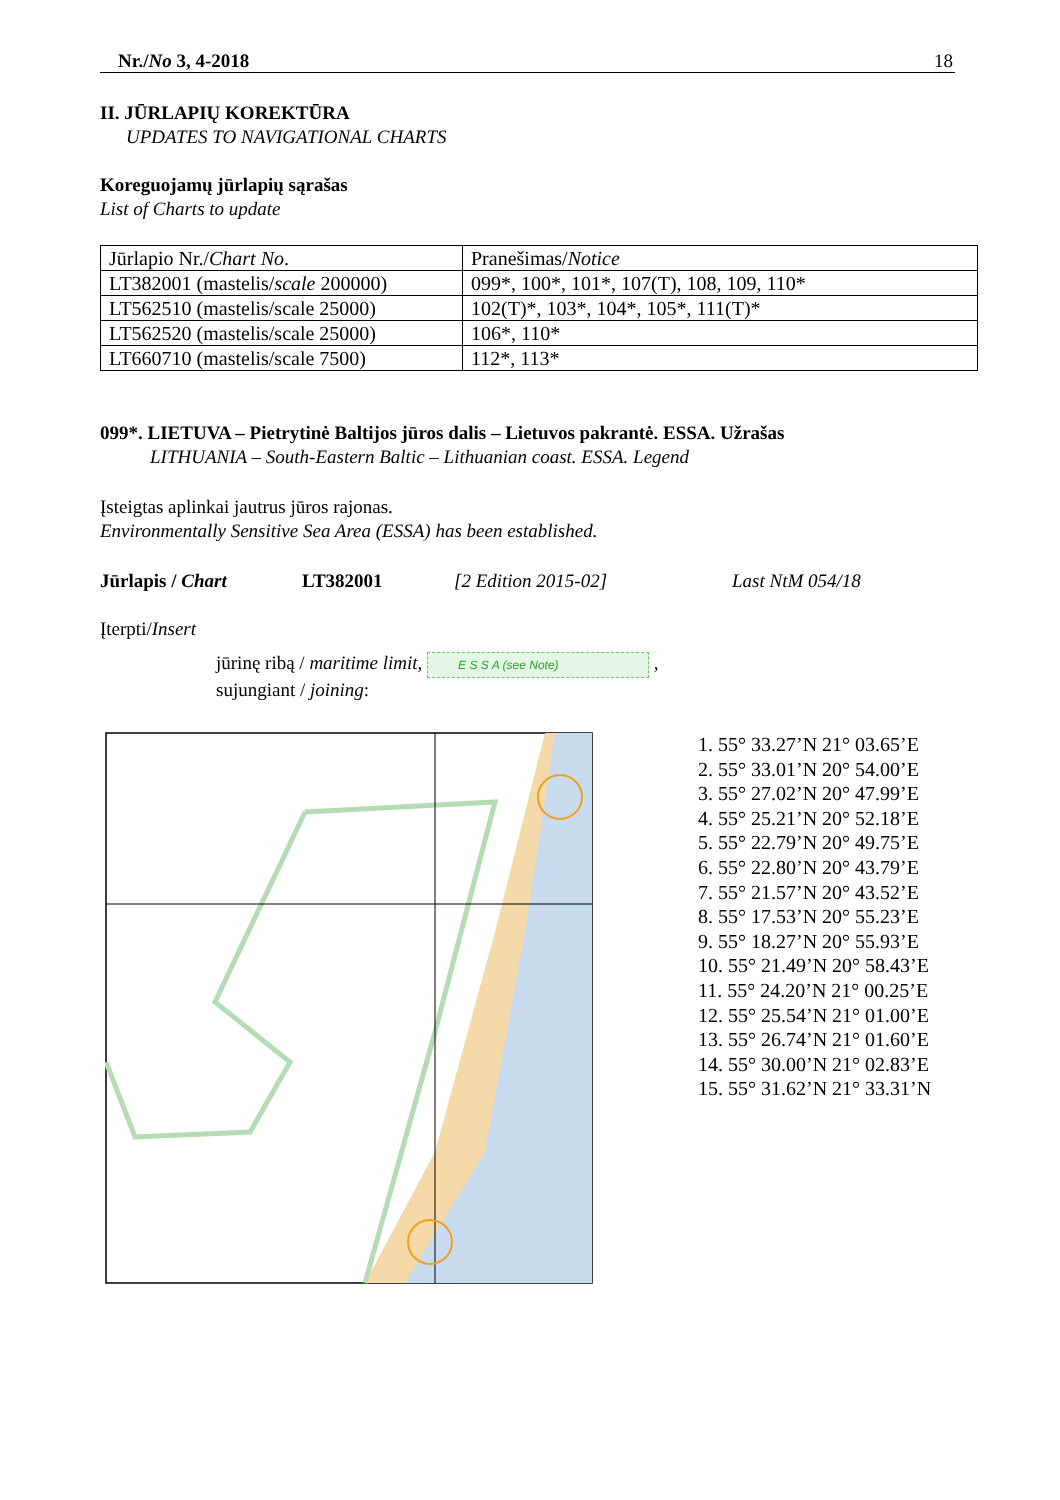Nr./No 3, 4-2018 18
II. JŪRLAPIŲ KOREKTŪRA
UPDATES TO NAVIGATIONAL CHARTS
Koreguojamų jūrlapių sąrašas
List of Charts to update
| Jūrlapio Nr./ Chart No . | Pranešimas/ Notice |
| LT382001 (mastelis/ scale 200000) | 099*, 100*, 101*, 107(T), 108, 109, 110* |
| LT562510 (mastelis/scale 25000) | 102(T)*, 103*, 104*, 105*, 111(T)* |
| LT562520 (mastelis/scale 25000) | 106*, 110* |
| LT660710 (mastelis/scale 7500) | 112*, 113* |
099*. LIETUVA – Pietrytinė Baltijos jūros dalis – Lietuvos pakrantė. ESSA. Užrašas
LITHUANIA – South-Eastern Baltic – Lithuanian coast. ESSA. Legend
Įsteigtas aplinkai jautrus jūros rajonas.
Environmentally Sensitive Sea Area (ESSA) has been established.
Jūrlapis / Chart LT382001 [2 Edition 2015-02] Last NtM 054/18
Įterpti/Insert
jūrinę ribą / maritime limit, E S S A (see Note) ,
sujungiant / joining:
1. 55° 33.27’N 21° 03.65’E
2. 55° 33.01’N 20° 54.00’E
3. 55° 27.02’N 20° 47.99’E
4. 55° 25.21’N 20° 52.18’E
5. 55° 22.79’N 20° 49.75’E
6. 55° 22.80’N 20° 43.79’E
7. 55° 21.57’N 20° 43.52’E
8. 55° 17.53’N 20° 55.23’E
9. 55° 18.27’N 20° 55.93’E
10. 55° 21.49’N 20° 58.43’E
11. 55° 24.20’N 21° 00.25’E
12. 55° 25.54’N 21° 01.00’E
13. 55° 26.74’N 21° 01.60’E
14. 55° 30.00’N 21° 02.83’E
15. 55° 31.62’N 21° 33.31’N